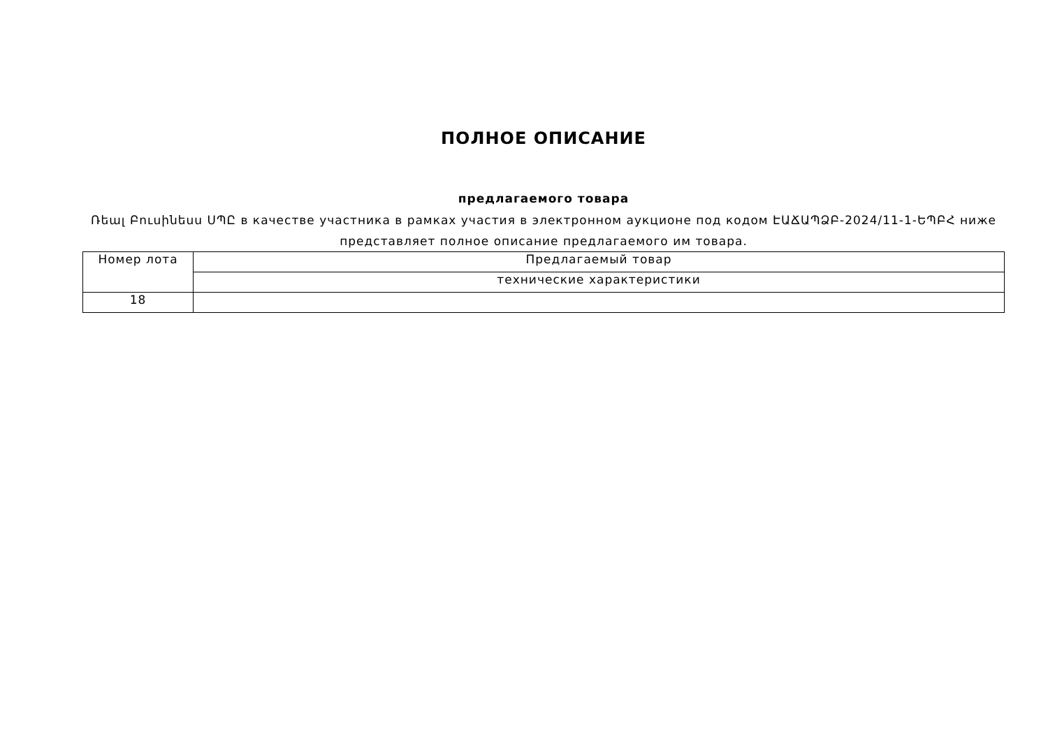ПОЛНОЕ ОПИСАНИЕ
предлагаемого товара
Ռեալ Բուսինեսս ՍՊԸ в качестве участника в рамках участия в электронном аукционе под кодом ԷԱՃԱՊՁԲ-2024/11-1-ԵՊԲՀ ниже представляет полное описание предлагаемого им товара.
| Номер лота | Предлагаемый товар |
| | технические характеристики |
| 18 | |